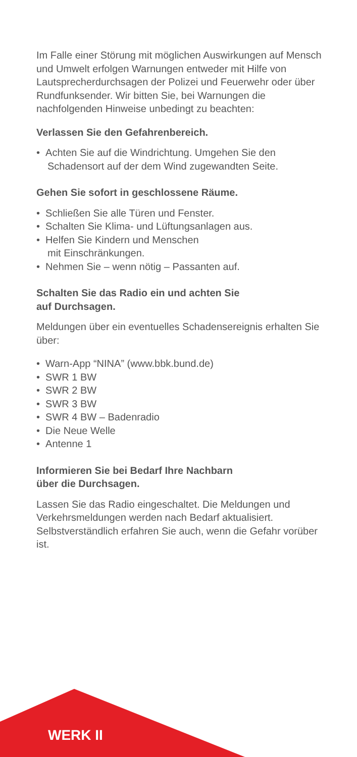Im Falle einer Störung mit möglichen Auswirkungen auf Mensch und Umwelt erfolgen Warnungen entweder mit Hilfe von Lautsprecherdurchsagen der Polizei und Feuerwehr oder über Rundfunksender. Wir bitten Sie, bei Warnungen die nachfolgenden Hinweise unbedingt zu beachten:
Verlassen Sie den Gefahrenbereich.
• Achten Sie auf die Windrichtung. Umgehen Sie den Schadensort auf der dem Wind zugewandten Seite.
Gehen Sie sofort in geschlossene Räume.
• Schließen Sie alle Türen und Fenster.
• Schalten Sie Klima- und Lüftungsanlagen aus.
• Helfen Sie Kindern und Menschen
mit Einschränkungen.
• Nehmen Sie – wenn nötig – Passanten auf.
Schalten Sie das Radio ein und achten Sie
auf Durchsagen.
Meldungen über ein eventuelles Schadensereignis erhalten Sie über:
• Warn-App “NINA” (www.bbk.bund.de)
• SWR 1 BW
• SWR 2 BW
• SWR 3 BW
• SWR 4 BW – Badenradio
• Die Neue Welle
• Antenne 1
Informieren Sie bei Bedarf Ihre Nachbarn
über die Durchsagen.
Lassen Sie das Radio eingeschaltet. Die Meldungen und Verkehrsmeldungen werden nach Bedarf aktualisiert. Selbstverständlich erfahren Sie auch, wenn die Gefahr vorüber ist.
WERK II